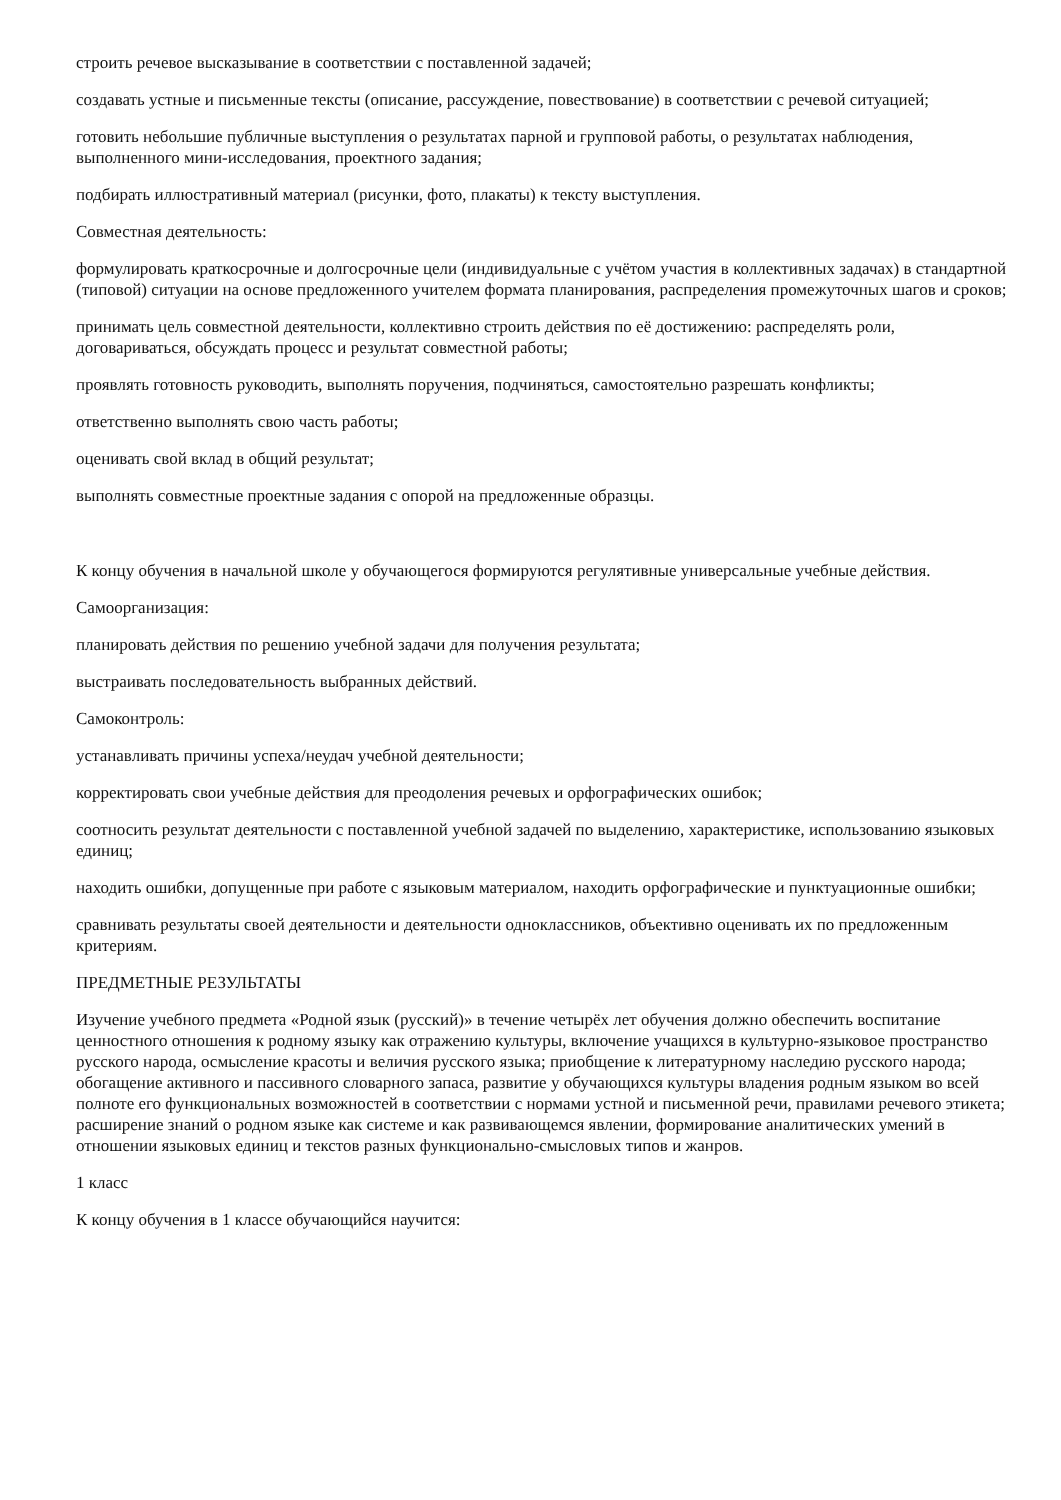строить речевое высказывание в соответствии с поставленной задачей;
создавать устные и письменные тексты (описание, рассуждение, повествование) в соответствии с речевой ситуацией;
готовить небольшие публичные выступления о результатах парной и групповой работы, о результатах наблюдения, выполненного мини-исследования, проектного задания;
подбирать иллюстративный материал (рисунки, фото, плакаты) к тексту выступления.
Совместная деятельность:
формулировать краткосрочные и долгосрочные цели (индивидуальные с учётом участия в коллективных задачах) в стандартной (типовой) ситуации на основе предложенного учителем формата планирования, распределения промежуточных шагов и сроков;
принимать цель совместной деятельности, коллективно строить действия по её достижению: распределять роли, договариваться, обсуждать процесс и результат совместной работы;
проявлять готовность руководить, выполнять поручения, подчиняться, самостоятельно разрешать конфликты;
ответственно выполнять свою часть работы;
оценивать свой вклад в общий результат;
выполнять совместные проектные задания с опорой на предложенные образцы.
К концу обучения в начальной школе у обучающегося формируются регулятивные универсальные учебные действия.
Самоорганизация:
планировать действия по решению учебной задачи для получения результата;
выстраивать последовательность выбранных действий.
Самоконтроль:
устанавливать причины успеха/неудач учебной деятельности;
корректировать свои учебные действия для преодоления речевых и орфографических ошибок;
соотносить результат деятельности с поставленной учебной задачей по выделению, характеристике, использованию языковых единиц;
находить ошибки, допущенные при работе с языковым материалом, находить орфографические и пунктуационные ошибки;
сравнивать результаты своей деятельности и деятельности одноклассников, объективно оценивать их по предложенным критериям.
ПРЕДМЕТНЫЕ РЕЗУЛЬТАТЫ
Изучение учебного предмета «Родной язык (русский)» в течение четырёх лет обучения должно обеспечить воспитание ценностного отношения к родному языку как отражению культуры, включение учащихся в культурно-языковое пространство русского народа, осмысление красоты и величия русского языка; приобщение к литературному наследию русского народа; обогащение активного и пассивного словарного запаса, развитие у обучающихся культуры владения родным языком во всей полноте его функциональных возможностей в соответствии с нормами устной и письменной речи, правилами речевого этикета; расширение знаний о родном языке как системе и как развивающемся явлении, формирование аналитических умений в отношении языковых единиц и текстов разных функционально-смысловых типов и жанров.
1 класс
К концу обучения в 1 классе обучающийся научится: